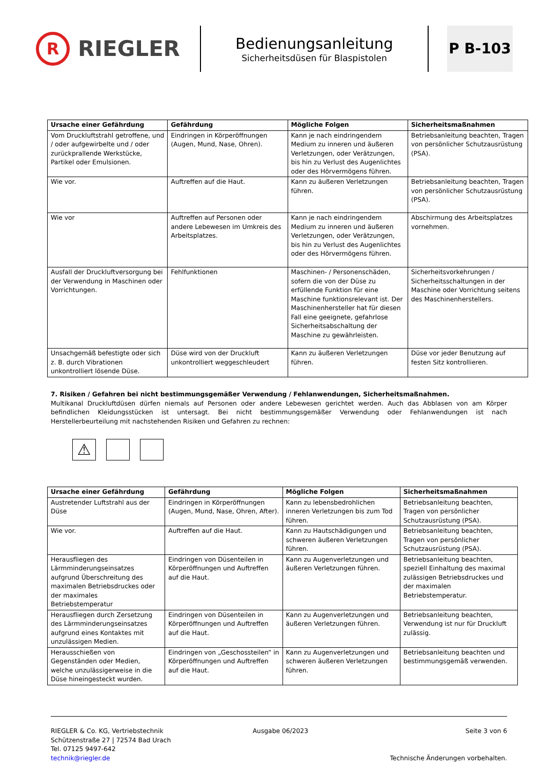R
RIEGLER
Bedienungsanleitung
Sicherheitsdüsen für Blaspistolen
P B-103
| Ursache einer Gefährdung | Gefährdung | Mögliche Folgen | Sicherheitsmaßnahmen |
| --- | --- | --- | --- |
| Vom Druckluftstrahl getroffene, und / oder aufgewirbelte und / oder zurückprallende Werkstücke, Partikel oder Emulsionen. | Eindringen in Körperöffnungen (Augen, Mund, Nase, Ohren). | Kann je nach eindringendem Medium zu inneren und äußeren Verletzungen, oder Verätzungen, bis hin zu Verlust des Augenlichtes oder des Hörvermögens führen. | Betriebsanleitung beachten, Tragen von persönlicher Schutzausrüstung (PSA). |
| Wie vor. | Auftreffen auf die Haut. | Kann zu äußeren Verletzungen führen. | Betriebsanleitung beachten, Tragen von persönlicher Schutzausrüstung (PSA). |
| Wie vor | Auftreffen auf Personen oder andere Lebewesen im Umkreis des Arbeitsplatzes. | Kann je nach eindringendem Medium zu inneren und äußeren Verletzungen, oder Verätzungen, bis hin zu Verlust des Augenlichtes oder des Hörvermögens führen. | Abschirmung des Arbeitsplatzes vornehmen. |
| Ausfall der Druckluftversorgung bei der Verwendung in Maschinen oder Vorrichtungen. | Fehlfunktionen | Maschinen- / Personenschäden, sofern die von der Düse zu erfüllende Funktion für eine Maschine funktionsrelevant ist. Der Maschinenhersteller hat für diesen Fall eine geeignete, gefahrlose Sicherheitsabschaltung der Maschine zu gewährleisten. | Sicherheitsvorkehrungen / Sicherheitsschaltungen in der Maschine oder Vorrichtung seitens des Maschinenherstellers. |
| Unsachgemäß befestigte oder sich z. B. durch Vibrationen unkontrolliert lösende Düse. | Düse wird von der Druckluft unkontrolliert weggeschleudert | Kann zu äußeren Verletzungen führen. | Düse vor jeder Benutzung auf festen Sitz kontrollieren. |
7. Risiken / Gefahren bei nicht bestimmungsgemäßer Verwendung / Fehlanwendungen, Sicherheitsmaßnahmen.
Multikanal Druckluftdüsen dürfen niemals auf Personen oder andere Lebewesen gerichtet werden. Auch das Abblasen von am Körper befindlichen Kleidungsstücken ist untersagt. Bei nicht bestimmungsgemäßer Verwendung oder Fehlanwendungen ist nach Herstellerbeurteilung mit nachstehenden Risiken und Gefahren zu rechnen:
⚠
| Ursache einer Gefährdung | Gefährdung | Mögliche Folgen | Sicherheitsmaßnahmen |
| --- | --- | --- | --- |
| Austretender Luftstrahl aus der Düse | Eindringen in Körperöffnungen (Augen, Mund, Nase, Ohren, After). | Kann zu lebensbedrohlichen inneren Verletzungen bis zum Tod führen. | Betriebsanleitung beachten, Tragen von persönlicher Schutzausrüstung (PSA). |
| Wie vor. | Auftreffen auf die Haut. | Kann zu Hautschädigungen und schweren äußeren Verletzungen führen. | Betriebsanleitung beachten, Tragen von persönlicher Schutzausrüstung (PSA). |
| Herausfliegen des Lärmminderungseinsatzes aufgrund Überschreitung des maximalen Betriebsdruckes oder der maximales Betriebstemperatur | Eindringen von Düsenteilen in Körperöffnungen und Auftreffen auf die Haut. | Kann zu Augenverletzungen und äußeren Verletzungen führen. | Betriebsanleitung beachten, speziell Einhaltung des maximal zulässigen Betriebsdruckes und der maximalen Betriebstemperatur. |
| Herausfliegen durch Zersetzung des Lärmminderungseinsatzes aufgrund eines Kontaktes mit unzulässigen Medien. | Eindringen von Düsenteilen in Körperöffnungen und Auftreffen auf die Haut. | Kann zu Augenverletzungen und äußeren Verletzungen führen. | Betriebsanleitung beachten, Verwendung ist nur für Druckluft zulässig. |
| Herausschießen von Gegenständen oder Medien, welche unzulässigerweise in die Düse hineingesteckt wurden. | Eindringen von „Geschossteilen“ in Körperöffnungen und Auftreffen auf die Haut. | Kann zu Augenverletzungen und schweren äußeren Verletzungen führen. | Betriebsanleitung beachten und bestimmungsgemäß verwenden. |
RIEGLER & Co. KG, Vertriebstechnik
Schützenstraße 27 | 72574 Bad Urach
Tel. 07125 9497-642
technik@riegler.de
Ausgabe 06/2023 Seite 3 von 6
Technische Änderungen vorbehalten.